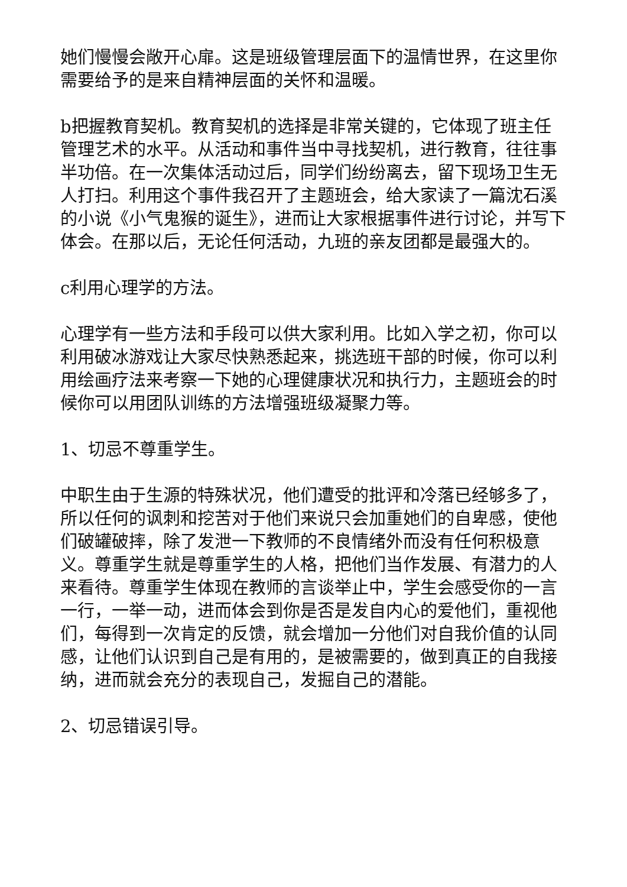她们慢慢会敞开心扉。这是班级管理层面下的温情世界，在这里你需要给予的是来自精神层面的关怀和温暖。
b把握教育契机。教育契机的选择是非常关键的，它体现了班主任管理艺术的水平。从活动和事件当中寻找契机，进行教育，往往事半功倍。在一次集体活动过后，同学们纷纷离去，留下现场卫生无人打扫。利用这个事件我召开了主题班会，给大家读了一篇沈石溪的小说《小气鬼猴的诞生》，进而让大家根据事件进行讨论，并写下体会。在那以后，无论任何活动，九班的亲友团都是最强大的。
c利用心理学的方法。
心理学有一些方法和手段可以供大家利用。比如入学之初，你可以利用破冰游戏让大家尽快熟悉起来，挑选班干部的时候，你可以利用绘画疗法来考察一下她的心理健康状况和执行力，主题班会的时候你可以用团队训练的方法增强班级凝聚力等。
1、切忌不尊重学生。
中职生由于生源的特殊状况，他们遭受的批评和冷落已经够多了，所以任何的讽刺和挖苦对于他们来说只会加重她们的自卑感，使他们破罐破摔，除了发泄一下教师的不良情绪外而没有任何积极意义。尊重学生就是尊重学生的人格，把他们当作发展、有潜力的人来看待。尊重学生体现在教师的言谈举止中，学生会感受你的一言一行，一举一动，进而体会到你是否是发自内心的爱他们，重视他们，每得到一次肯定的反馈，就会增加一分他们对自我价值的认同感，让他们认识到自己是有用的，是被需要的，做到真正的自我接纳，进而就会充分的表现自己，发掘自己的潜能。
2、切忌错误引导。